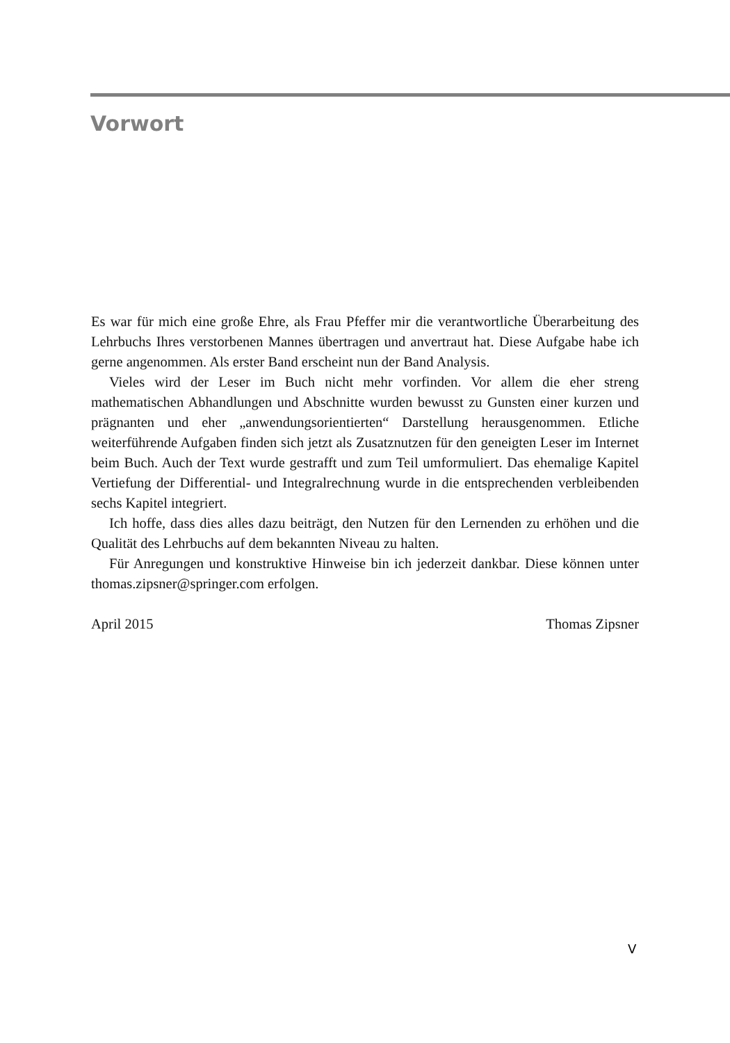Vorwort
Es war für mich eine große Ehre, als Frau Pfeffer mir die verantwortliche Überarbeitung des Lehrbuchs Ihres verstorbenen Mannes übertragen und anvertraut hat. Diese Aufgabe habe ich gerne angenommen. Als erster Band erscheint nun der Band Analysis.
Vieles wird der Leser im Buch nicht mehr vorfinden. Vor allem die eher streng mathematischen Abhandlungen und Abschnitte wurden bewusst zu Gunsten einer kurzen und prägnanten und eher „anwendungsorientierten“ Darstellung herausgenommen. Etliche weiterführende Aufgaben finden sich jetzt als Zusatznutzen für den geneigten Leser im Internet beim Buch. Auch der Text wurde gestrafft und zum Teil umformuliert. Das ehemalige Kapitel Vertiefung der Differential- und Integralrechnung wurde in die entsprechenden verbleibenden sechs Kapitel integriert.
Ich hoffe, dass dies alles dazu beiträgt, den Nutzen für den Lernenden zu erhöhen und die Qualität des Lehrbuchs auf dem bekannten Niveau zu halten.
Für Anregungen und konstruktive Hinweise bin ich jederzeit dankbar. Diese können unter thomas.zipsner@springer.com erfolgen.
April 2015 Thomas Zipsner
V